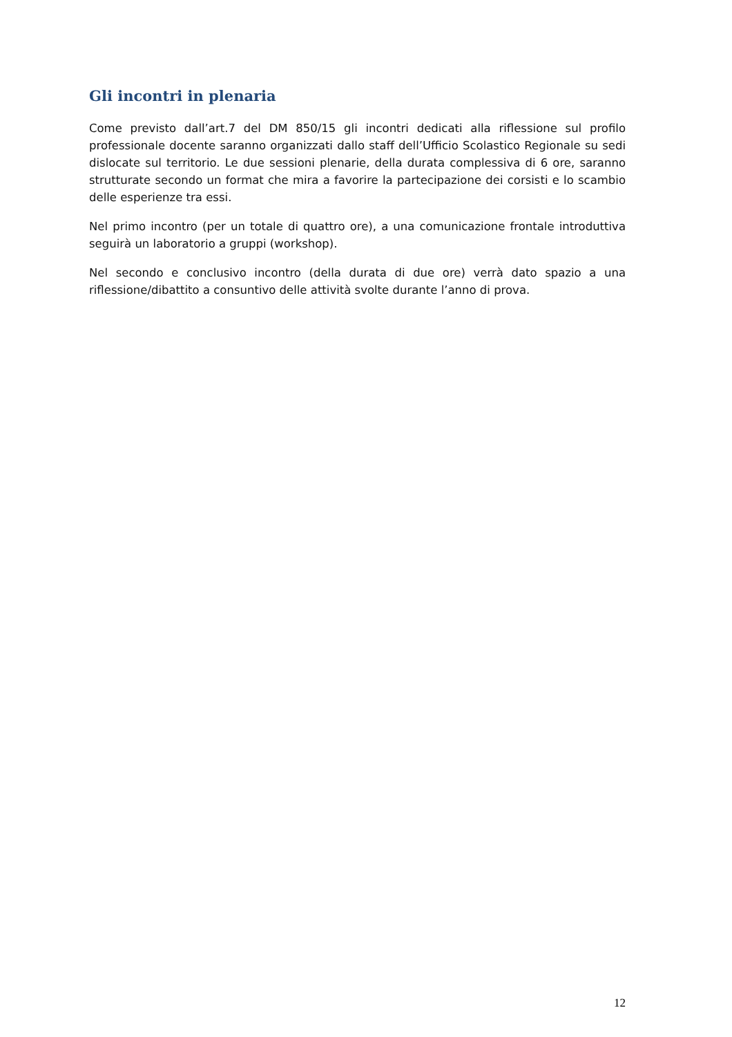Gli incontri in plenaria
Come previsto dall’art.7 del DM 850/15 gli incontri dedicati alla riflessione sul profilo professionale docente saranno organizzati dallo staff dell’Ufficio Scolastico Regionale su sedi dislocate sul territorio. Le due sessioni plenarie, della durata complessiva di 6 ore, saranno strutturate secondo un format che mira a favorire la partecipazione dei corsisti e lo scambio delle esperienze tra essi.
Nel primo incontro (per un totale di quattro ore), a una comunicazione frontale introduttiva seguirà un laboratorio a gruppi (workshop).
Nel secondo e conclusivo incontro (della durata di due ore) verrà dato spazio a una riflessione/dibattito a consuntivo delle attività svolte durante l’anno di prova.
12